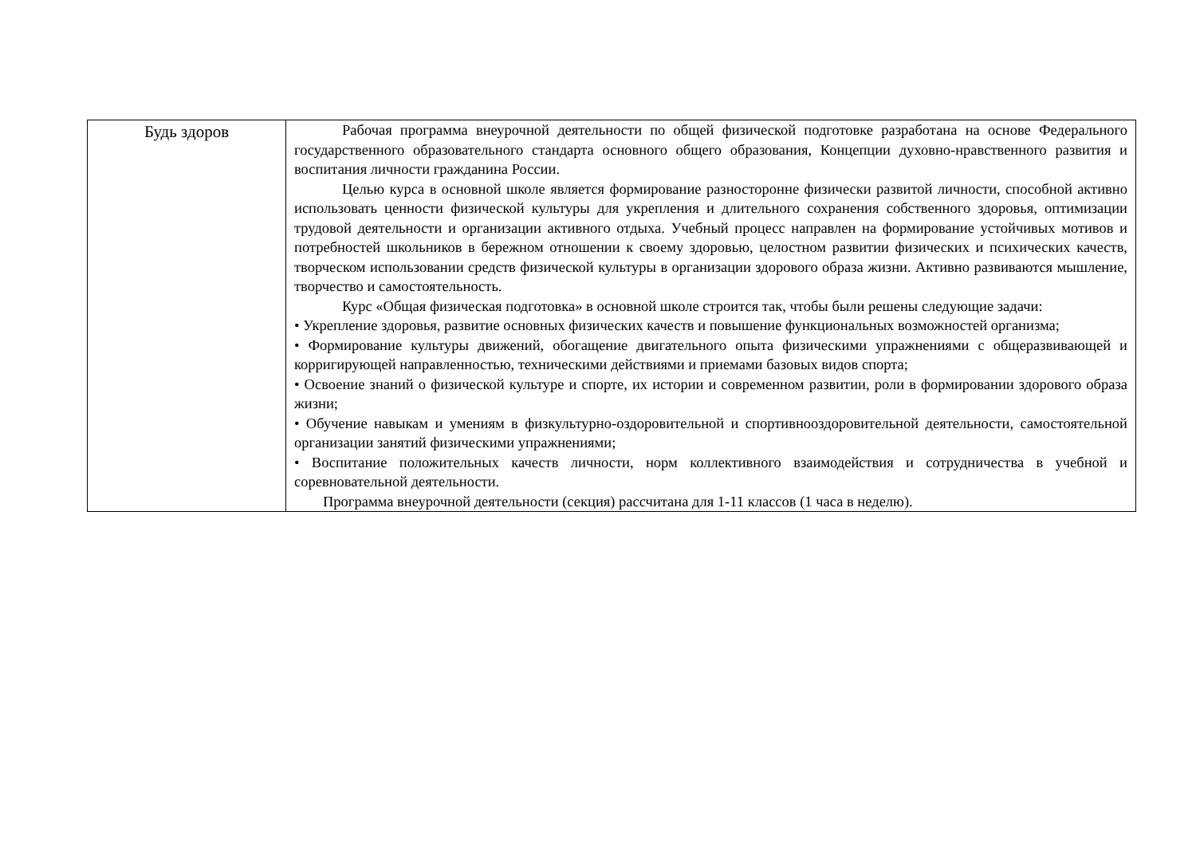| Будь здоров | Рабочая программа внеурочной деятельности по общей физической подготовке разработана на основе Федерального государственного образовательного стандарта основного общего образования, Концепции духовно-нравственного развития и воспитания личности гражданина России. Целью курса в основной школе является формирование разносторонне физически развитой личности, способной активно использовать ценности физической культуры для укрепления и длительного сохранения собственного здоровья, оптимизации трудовой деятельности и организации активного отдыха. Учебный процесс направлен на формирование устойчивых мотивов и потребностей школьников в бережном отношении к своему здоровью, целостном развитии физических и психических качеств, творческом использовании средств физической культуры в организации здорового образа жизни. Активно развиваются мышление, творчество и самостоятельность. Курс «Общая физическая подготовка» в основной школе строится так, чтобы были решены следующие задачи: • Укрепление здоровья, развитие основных физических качеств и повышение функциональных возможностей организма; • Формирование культуры движений, обогащение двигательного опыта физическими упражнениями с общеразвивающей и корригирующей направленностью, техническими действиями и приемами базовых видов спорта; • Освоение знаний о физической культуре и спорте, их истории и современном развитии, роли в формировании здорового образа жизни; • Обучение навыкам и умениям в физкультурно-оздоровительной и спортивнооздоровительной деятельности, самостоятельной организации занятий физическими упражнениями; • Воспитание положительных качеств личности, норм коллективного взаимодействия и сотрудничества в учебной и соревновательной деятельности. Программа внеурочной деятельности (секция) рассчитана для 1-11 классов (1 часа в неделю). |